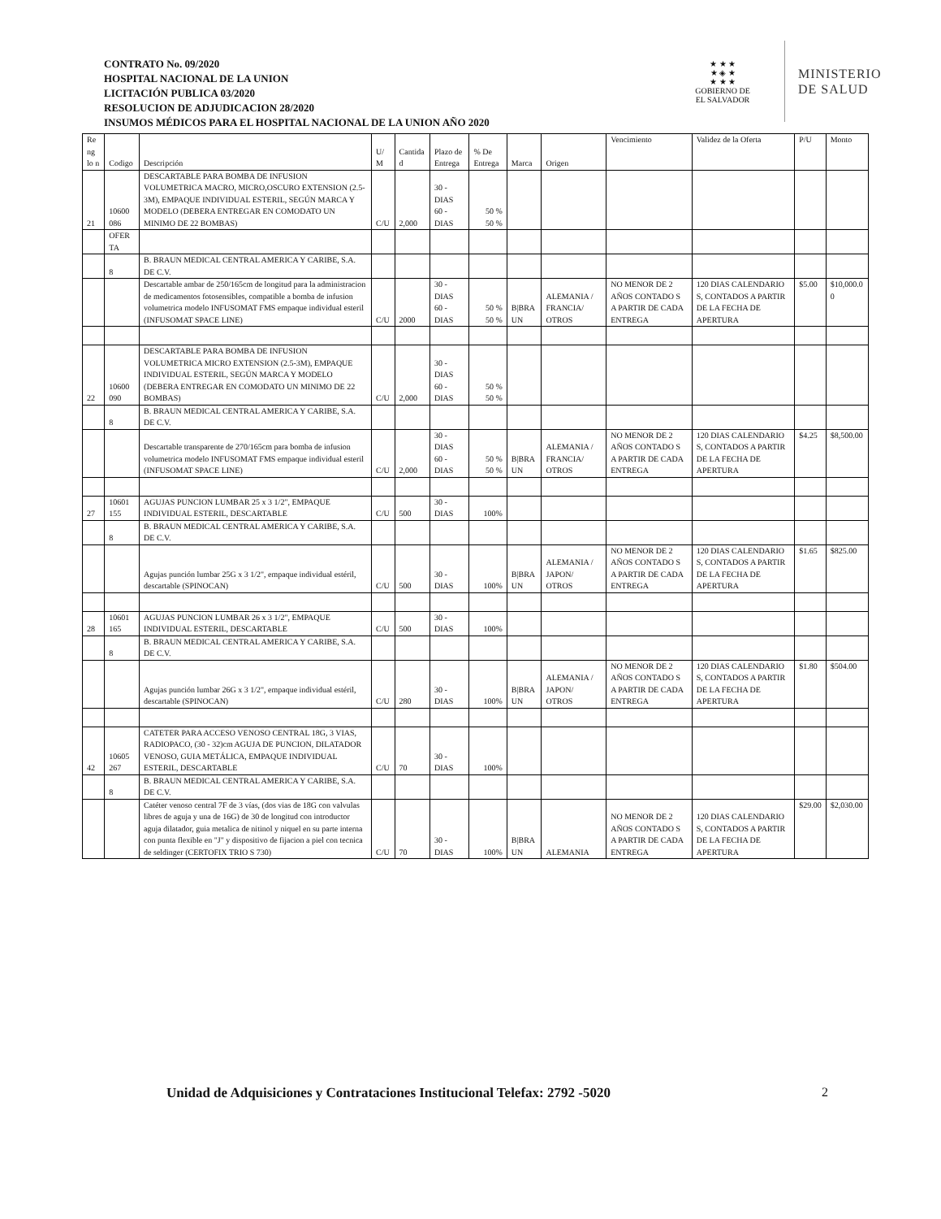CONTRATO No. 09/2020
HOSPITAL NACIONAL DE LA UNION
LICITACIÓN PUBLICA 03/2020
RESOLUCION DE ADJUDICACION 28/2020
INSUMOS MÉDICOS PARA EL HOSPITAL NACIONAL DE LA UNION AÑO 2020
★ ★ ★
★ ◈ ★
★ ★ ★
GOBIERNO DE
EL SALVADOR
MINISTERIO
DE SALUD
| Re ng lo n | Codigo | Descripción | U/ M | Cantida d | Plazo de Entrega | % De Entrega | Marca | Origen | Vencimiento | Validez de la Oferta | P/U | Monto |
| --- | --- | --- | --- | --- | --- | --- | --- | --- | --- | --- | --- | --- |
| 21 | 10600 086 | DESCARTABLE PARA BOMBA DE INFUSION VOLUMETRICA MACRO, MICRO,OSCURO EXTENSION (2.5-3M), EMPAQUE INDIVIDUAL ESTERIL, SEGÚN MARCA Y MODELO (DEBERA ENTREGAR EN COMODATO UN MINIMO DE 22 BOMBAS) | C/U | 2,000 | 30 - DIAS 60 - DIAS | 50 % 50 % | | | | | | |
| | OFER TA | | | | | | | | | | | |
| | 8 | B. BRAUN MEDICAL CENTRAL AMERICA Y CARIBE, S.A. DE C.V. | | | | | | | | | | |
| | | Descartable ambar de 250/165cm de longitud para la administracion de medicamentos fotosensibles, compatible a bomba de infusion volumetrica modelo INFUSOMAT FMS empaque individual esteril (INFUSOMAT SPACE LINE) | C/U | 2000 | 30 - DIAS 60 - DIAS | 50 % 50 % | B/BRA UN | ALEMANIA / FRANCIA/ OTROS | NO MENOR DE 2 AÑOS CONTADO S A PARTIR DE CADA ENTREGA | 120 DIAS CALENDARIO S, CONTADOS A PARTIR DE LA FECHA DE APERTURA | $5.00 | $10,000.0 0 |
| 22 | 10600 090 | DESCARTABLE PARA BOMBA DE INFUSION VOLUMETRICA MICRO EXTENSION (2.5-3M), EMPAQUE INDIVIDUAL ESTERIL, SEGÚN MARCA Y MODELO (DEBERA ENTREGAR EN COMODATO UN MINIMO DE 22 BOMBAS) | C/U | 2,000 | 30 - DIAS 60 - DIAS | 50 % 50 % | | | | | | |
| | 8 | B. BRAUN MEDICAL CENTRAL AMERICA Y CARIBE, S.A. DE C.V. | | | | | | | | | | |
| | | Descartable transparente de 270/165cm para bomba de infusion volumetrica modelo INFUSOMAT FMS empaque individual esteril (INFUSOMAT SPACE LINE) | C/U | 2,000 | 30 - DIAS 60 - DIAS | 50 % 50 % | B/BRA UN | ALEMANIA / FRANCIA/ OTROS | NO MENOR DE 2 AÑOS CONTADO S A PARTIR DE CADA ENTREGA | 120 DIAS CALENDARIO S, CONTADOS A PARTIR DE LA FECHA DE APERTURA | $4.25 | $8,500.00 |
| 27 | 10601 155 | AGUJAS PUNCION LUMBAR 25 x 3 1/2", EMPAQUE INDIVIDUAL ESTERIL, DESCARTABLE | C/U | 500 | 30 - DIAS | 100% | | | | | | |
| | 8 | B. BRAUN MEDICAL CENTRAL AMERICA Y CARIBE, S.A. DE C.V. | | | | | | | | | | |
| | | Agujas punción lumbar 25G x 3 1/2", empaque individual estéril, descartable (SPINOCAN) | C/U | 500 | 30 - DIAS | 100% | B/BRA UN | ALEMANIA / JAPON/ OTROS | NO MENOR DE 2 AÑOS CONTADO S A PARTIR DE CADA ENTREGA | 120 DIAS CALENDARIO S, CONTADOS A PARTIR DE LA FECHA DE APERTURA | $1.65 | $825.00 |
| 28 | 10601 165 | AGUJAS PUNCION LUMBAR 26 x 3 1/2", EMPAQUE INDIVIDUAL ESTERIL, DESCARTABLE | C/U | 500 | 30 - DIAS | 100% | | | | | | |
| | 8 | B. BRAUN MEDICAL CENTRAL AMERICA Y CARIBE, S.A. DE C.V. | | | | | | | | | | |
| | | Agujas punción lumbar 26G x 3 1/2", empaque individual estéril, descartable (SPINOCAN) | C/U | 280 | 30 - DIAS | 100% | B/BRA UN | ALEMANIA / JAPON/ OTROS | NO MENOR DE 2 AÑOS CONTADO S A PARTIR DE CADA ENTREGA | 120 DIAS CALENDARIO S, CONTADOS A PARTIR DE LA FECHA DE APERTURA | $1.80 | $504.00 |
| 42 | 10605 267 | CATETER PARA ACCESO VENOSO CENTRAL 18G, 3 VIAS, RADIOPACO, (30 - 32)cm AGUJA DE PUNCION, DILATADOR VENOSO, GUIA METÁLICA, EMPAQUE INDIVIDUAL ESTERIL, DESCARTABLE | C/U | 70 | 30 - DIAS | 100% | | | | | | |
| | 8 | B. BRAUN MEDICAL CENTRAL AMERICA Y CARIBE, S.A. DE C.V. | | | | | | | | | | |
| | | Catéter venoso central 7F de 3 vías, (dos vias de 18G con valvulas libres de aguja y una de 16G) de 30 de longitud con introductor aguja dilatador, guia metalica de nitinol y niquel en su parte interna con punta flexible en "J" y dispositivo de fijacion a piel con tecnica de seldinger (CERTOFIX TRIO S 730) | C/U | 70 | 30 - DIAS | 100% | B/BRA UN | ALEMANIA | NO MENOR DE 2 AÑOS CONTADO S A PARTIR DE CADA ENTREGA | 120 DIAS CALENDARIO S, CONTADOS A PARTIR DE LA FECHA DE APERTURA | $29.00 | $2,030.00 |
Unidad de Adquisiciones y Contrataciones Institucional Telefax: 2792 -5020
2